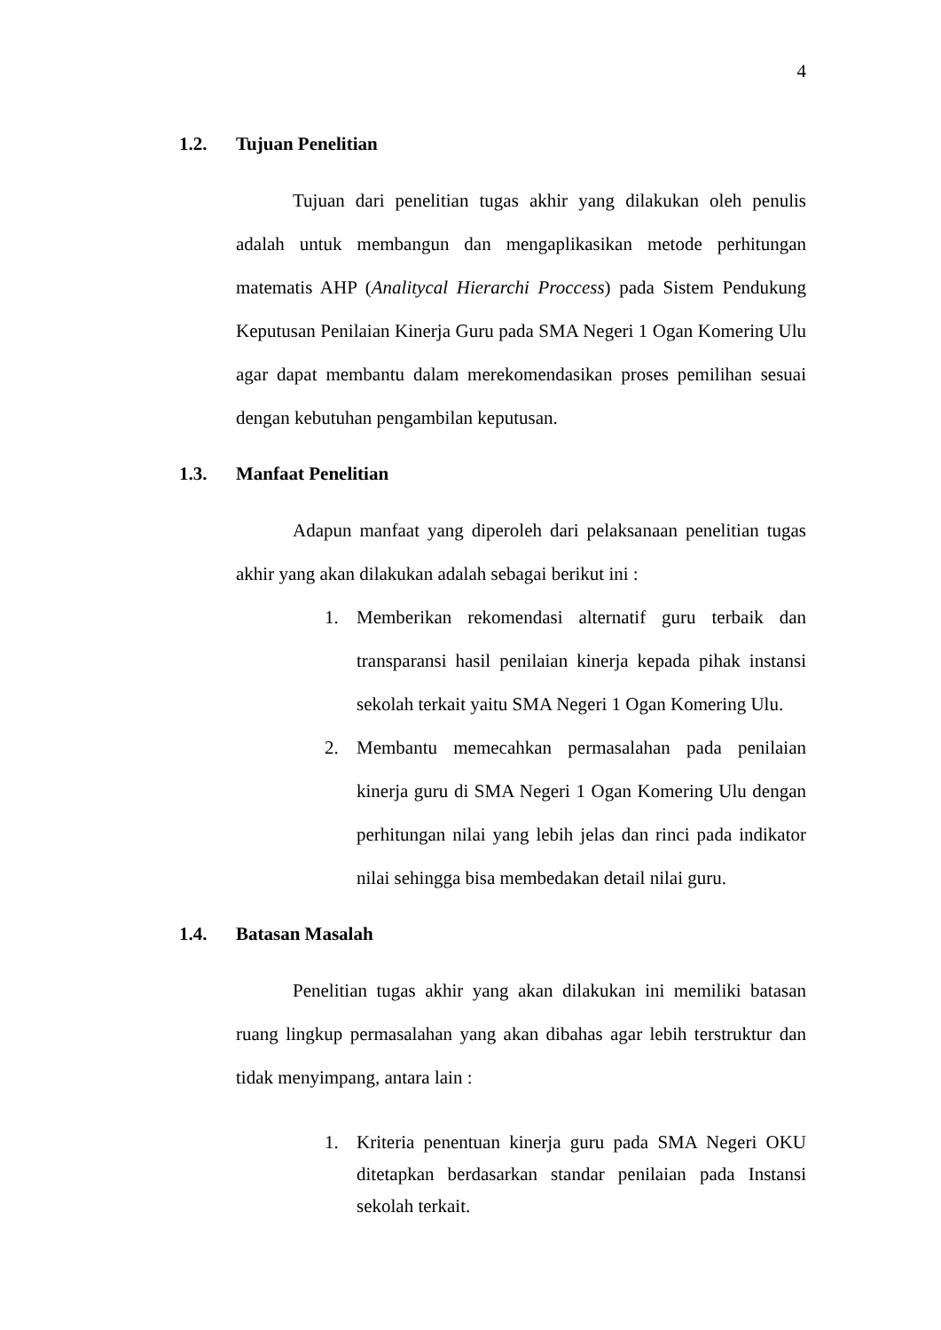4
1.2. Tujuan Penelitian
Tujuan dari penelitian tugas akhir yang dilakukan oleh penulis adalah untuk membangun dan mengaplikasikan metode perhitungan matematis AHP (Analitycal Hierarchi Proccess) pada Sistem Pendukung Keputusan Penilaian Kinerja Guru pada SMA Negeri 1 Ogan Komering Ulu agar dapat membantu dalam merekomendasikan proses pemilihan sesuai dengan kebutuhan pengambilan keputusan.
1.3. Manfaat Penelitian
Adapun manfaat yang diperoleh dari pelaksanaan penelitian tugas akhir yang akan dilakukan adalah sebagai berikut ini :
1. Memberikan rekomendasi alternatif guru terbaik dan transparansi hasil penilaian kinerja kepada pihak instansi sekolah terkait yaitu SMA Negeri 1 Ogan Komering Ulu.
2. Membantu memecahkan permasalahan pada penilaian kinerja guru di SMA Negeri 1 Ogan Komering Ulu dengan perhitungan nilai yang lebih jelas dan rinci pada indikator nilai sehingga bisa membedakan detail nilai guru.
1.4. Batasan Masalah
Penelitian tugas akhir yang akan dilakukan ini memiliki batasan ruang lingkup permasalahan yang akan dibahas agar lebih terstruktur dan tidak menyimpang, antara lain :
1. Kriteria penentuan kinerja guru pada SMA Negeri OKU ditetapkan berdasarkan standar penilaian pada Instansi sekolah terkait.